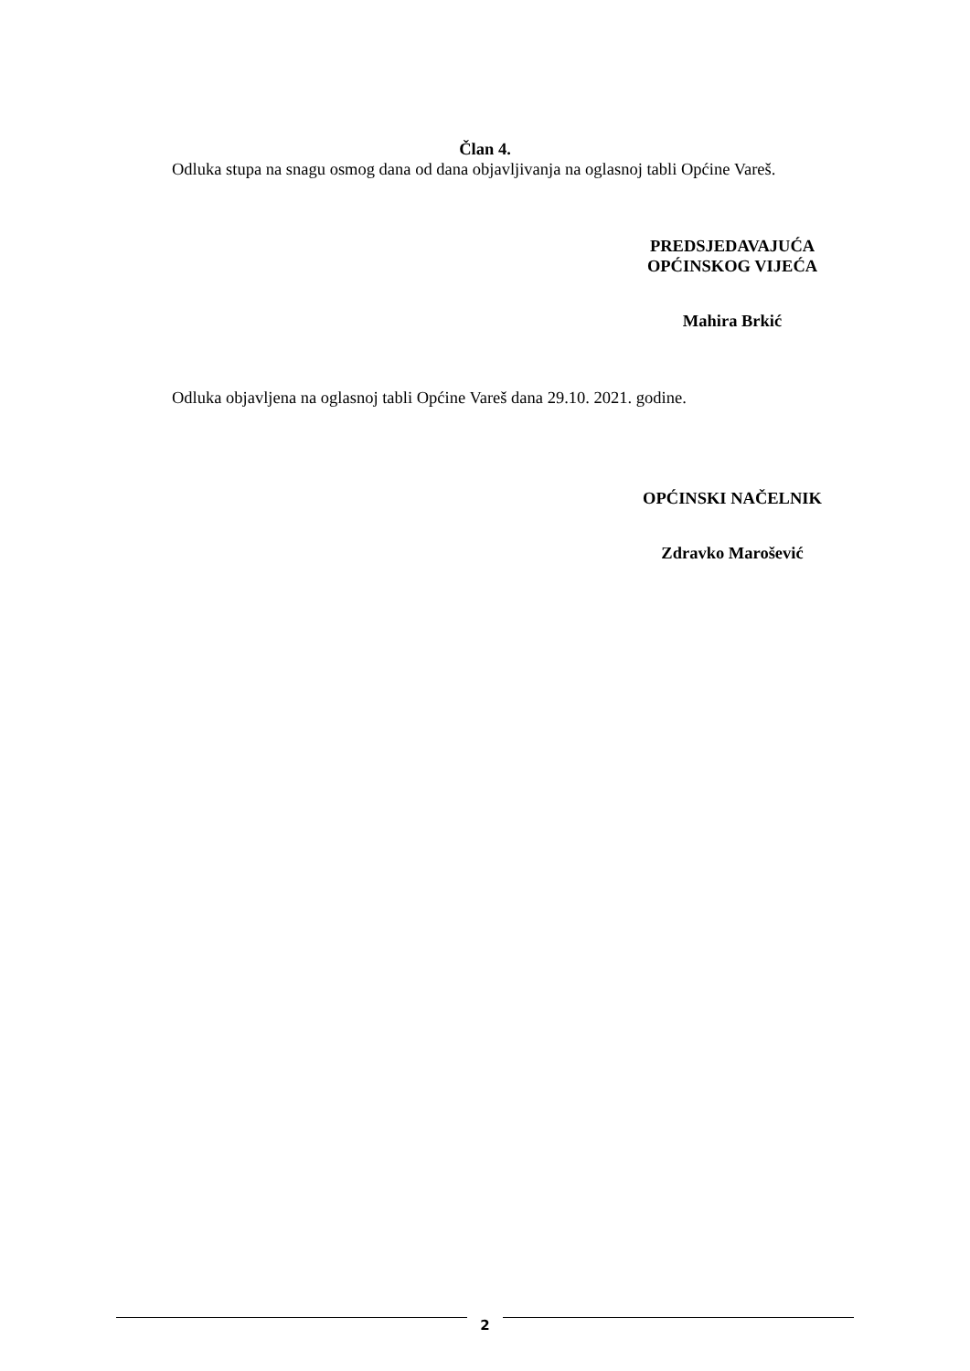Član 4.
Odluka stupa na snagu osmog dana od dana objavljivanja na oglasnoj tabli Općine Vareš.
PREDSJEDAVAJUĆA
OPĆINSKOG VIJEĆA
Mahira Brkić
Odluka objavljena na oglasnoj tabli Općine Vareš dana 29.10. 2021. godine.
OPĆINSKI NAČELNIK
Zdravko Marošević
2